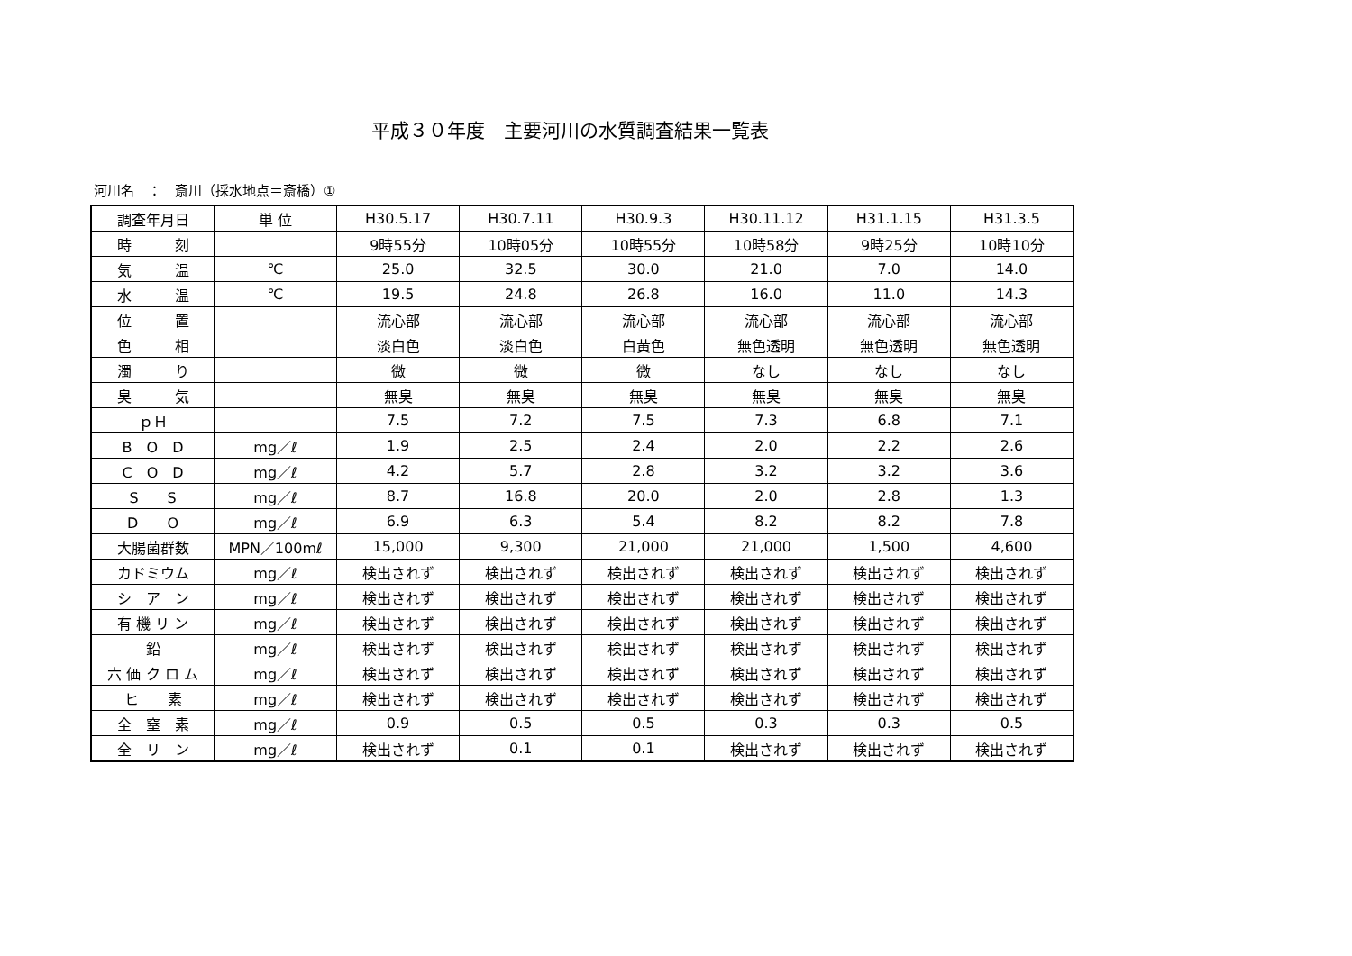平成３０年度　主要河川の水質調査結果一覧表
河川名　：　斎川（採水地点＝斎橋）①
| 調査年月日 | 単 位 | H30.5.17 | H30.7.11 | H30.9.3 | H30.11.12 | H31.1.15 | H31.3.5 |
| 時 刻 | | 9時55分 | 10時05分 | 10時55分 | 10時58分 | 9時25分 | 10時10分 |
| 気 温 | ℃ | 25.0 | 32.5 | 30.0 | 21.0 | 7.0 | 14.0 |
| 水 温 | ℃ | 19.5 | 24.8 | 26.8 | 16.0 | 11.0 | 14.3 |
| 位 置 | | 流心部 | 流心部 | 流心部 | 流心部 | 流心部 | 流心部 |
| 色 相 | | 淡白色 | 淡白色 | 白黄色 | 無色透明 | 無色透明 | 無色透明 |
| 濁 り | | 微 | 微 | 微 | なし | なし | なし |
| 臭 気 | | 無臭 | 無臭 | 無臭 | 無臭 | 無臭 | 無臭 |
| ｐＨ | | 7.5 | 7.2 | 7.5 | 7.3 | 6.8 | 7.1 |
| B O D | mg／ℓ | 1.9 | 2.5 | 2.4 | 2.0 | 2.2 | 2.6 |
| C O D | mg／ℓ | 4.2 | 5.7 | 2.8 | 3.2 | 3.2 | 3.6 |
| S S | mg／ℓ | 8.7 | 16.8 | 20.0 | 2.0 | 2.8 | 1.3 |
| D O | mg／ℓ | 6.9 | 6.3 | 5.4 | 8.2 | 8.2 | 7.8 |
| 大腸菌群数 | MPN／100mℓ | 15,000 | 9,300 | 21,000 | 21,000 | 1,500 | 4,600 |
| カドミウム | mg／ℓ | 検出されず | 検出されず | 検出されず | 検出されず | 検出されず | 検出されず |
| シ ア ン | mg／ℓ | 検出されず | 検出されず | 検出されず | 検出されず | 検出されず | 検出されず |
| 有 機 リ ン | mg／ℓ | 検出されず | 検出されず | 検出されず | 検出されず | 検出されず | 検出されず |
| 鉛 | mg／ℓ | 検出されず | 検出されず | 検出されず | 検出されず | 検出されず | 検出されず |
| 六 価 ク ロ ム | mg／ℓ | 検出されず | 検出されず | 検出されず | 検出されず | 検出されず | 検出されず |
| ヒ 素 | mg／ℓ | 検出されず | 検出されず | 検出されず | 検出されず | 検出されず | 検出されず |
| 全 窒 素 | mg／ℓ | 0.9 | 0.5 | 0.5 | 0.3 | 0.3 | 0.5 |
| 全 リ ン | mg／ℓ | 検出されず | 0.1 | 0.1 | 検出されず | 検出されず | 検出されず |